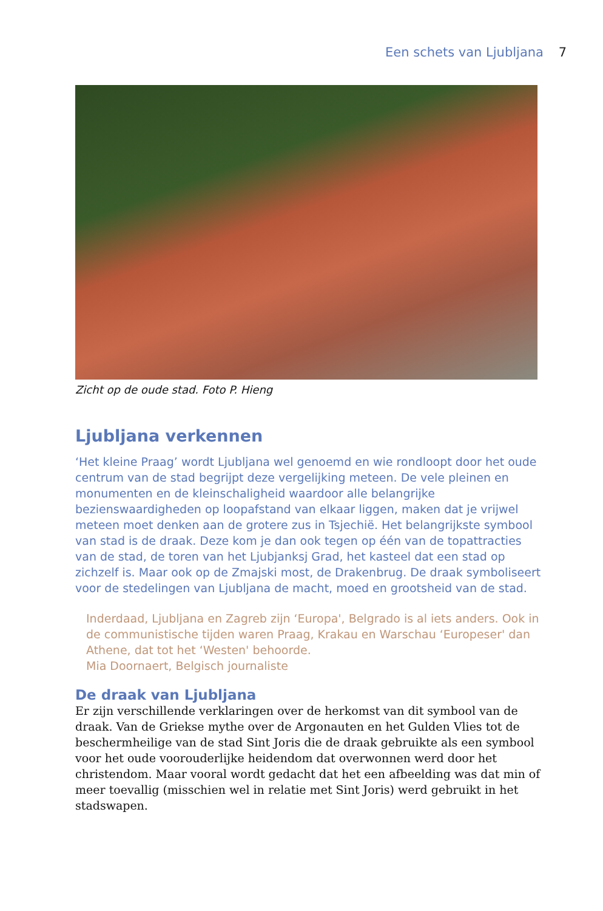Een schets van Ljubljana 7
Zicht op de oude stad. Foto P. Hieng
Ljubljana verkennen
‘Het kleine Praag’ wordt Ljubljana wel genoemd en wie rondloopt door het oude centrum van de stad begrijpt deze vergelijking meteen. De vele pleinen en monumenten en de kleinschaligheid waardoor alle belangrijke bezienswaardigheden op loopafstand van elkaar liggen, maken dat je vrijwel meteen moet denken aan de grotere zus in Tsjechië. Het belangrijkste symbool van stad is de draak. Deze kom je dan ook tegen op één van de topattracties van de stad, de toren van het Ljubjanksj Grad, het kasteel dat een stad op zichzelf is. Maar ook op de Zmajski most, de Drakenbrug. De draak symboliseert voor de stedelingen van Ljubljana de macht, moed en grootsheid van de stad.
Inderdaad, Ljubljana en Zagreb zijn ‘Europa', Belgrado is al iets anders. Ook in de communistische tijden waren Praag, Krakau en Warschau ‘Europeser' dan Athene, dat tot het ‘Westen' behoorde.
Mia Doornaert, Belgisch journaliste
De draak van Ljubljana
Er zijn verschillende verklaringen over de herkomst van dit symbool van de draak. Van de Griekse mythe over de Argonauten en het Gulden Vlies tot de beschermheilige van de stad Sint Joris die de draak gebruikte als een symbool voor het oude voorouderlijke heidendom dat overwonnen werd door het christendom. Maar vooral wordt gedacht dat het een afbeelding was dat min of meer toevallig (misschien wel in relatie met Sint Joris) werd gebruikt in het stadswapen.